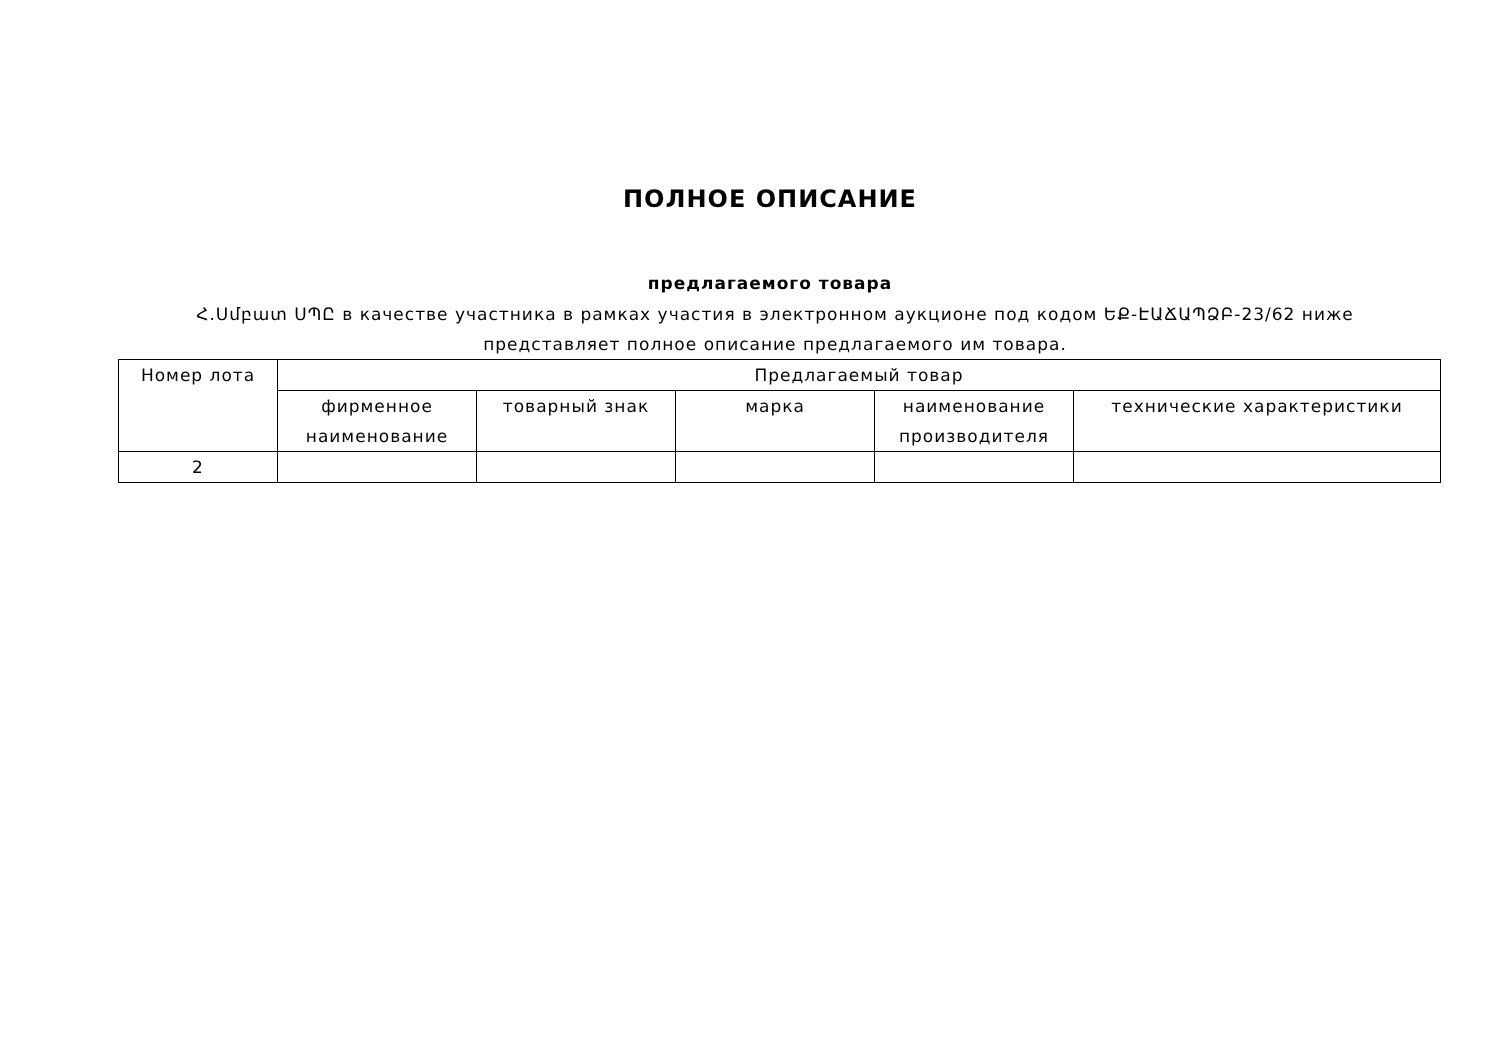ПОЛНОЕ ОПИСАНИЕ
предлагаемого товара
Հ.Սմբատ ՍՊԸ в качестве участника в рамках участия в электронном аукционе под кодом ԵՔ-ԷԱՃԱՊՁԲ-23/62 ниже представляет полное описание предлагаемого им товара.
| Номер лота | Предлагаемый товар | | | | |
| --- | --- | --- | --- | --- | --- |
| | фирменное наименование | товарный знак | марка | наименование производителя | технические характеристики |
| 2 | | | | | |